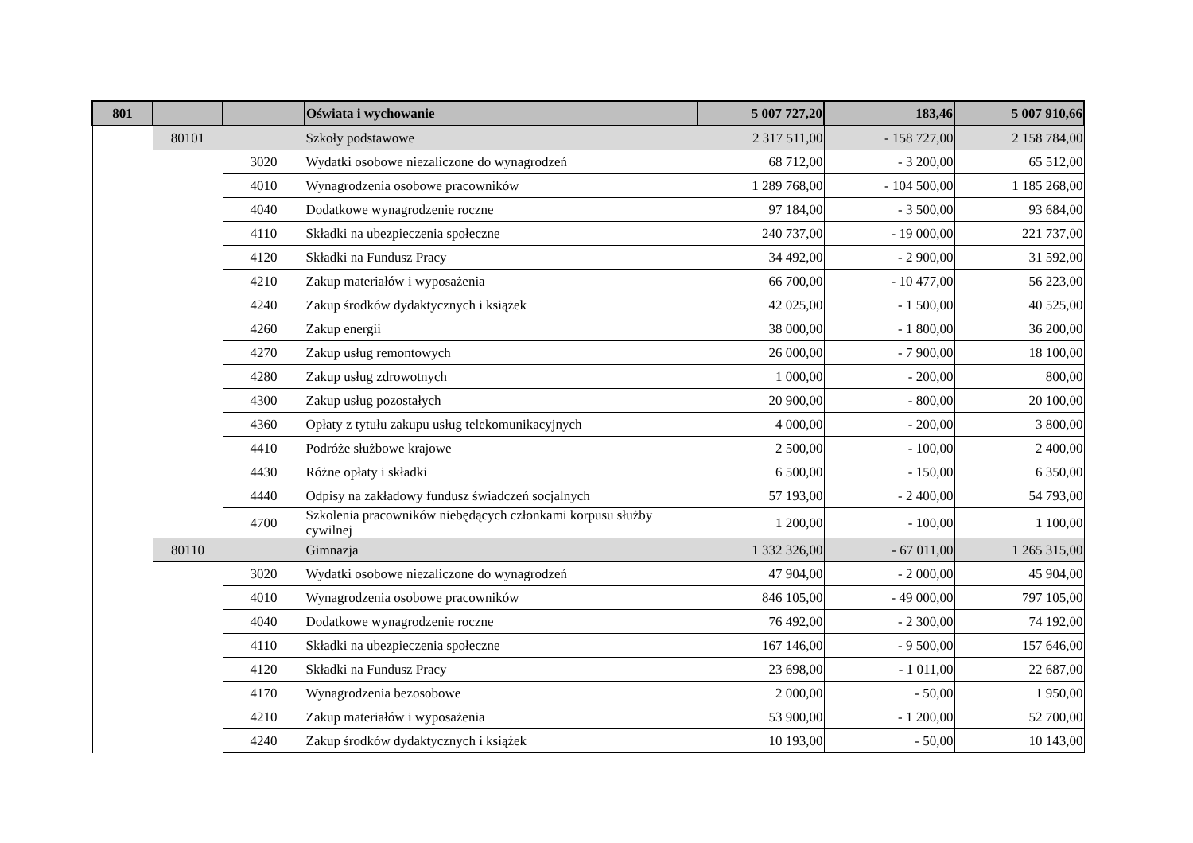| 801 | | | Oświata i wychowanie | 5 007 727,20 | 183,46 | 5 007 910,66 |
| | 80101 | | Szkoły podstawowe | 2 317 511,00 | - 158 727,00 | 2 158 784,00 |
| | | 3020 | Wydatki osobowe niezaliczone do wynagrodzeń | 68 712,00 | - 3 200,00 | 65 512,00 |
| | | 4010 | Wynagrodzenia osobowe pracowników | 1 289 768,00 | - 104 500,00 | 1 185 268,00 |
| | | 4040 | Dodatkowe wynagrodzenie roczne | 97 184,00 | - 3 500,00 | 93 684,00 |
| | | 4110 | Składki na ubezpieczenia społeczne | 240 737,00 | - 19 000,00 | 221 737,00 |
| | | 4120 | Składki na Fundusz Pracy | 34 492,00 | - 2 900,00 | 31 592,00 |
| | | 4210 | Zakup materiałów i wyposażenia | 66 700,00 | - 10 477,00 | 56 223,00 |
| | | 4240 | Zakup środków dydaktycznych i książek | 42 025,00 | - 1 500,00 | 40 525,00 |
| | | 4260 | Zakup energii | 38 000,00 | - 1 800,00 | 36 200,00 |
| | | 4270 | Zakup usług remontowych | 26 000,00 | - 7 900,00 | 18 100,00 |
| | | 4280 | Zakup usług zdrowotnych | 1 000,00 | - 200,00 | 800,00 |
| | | 4300 | Zakup usług pozostałych | 20 900,00 | - 800,00 | 20 100,00 |
| | | 4360 | Opłaty z tytułu zakupu usług telekomunikacyjnych | 4 000,00 | - 200,00 | 3 800,00 |
| | | 4410 | Podróże służbowe krajowe | 2 500,00 | - 100,00 | 2 400,00 |
| | | 4430 | Różne opłaty i składki | 6 500,00 | - 150,00 | 6 350,00 |
| | | 4440 | Odpisy na zakładowy fundusz świadczeń socjalnych | 57 193,00 | - 2 400,00 | 54 793,00 |
| | | 4700 | Szkolenia pracowników niebędących członkami korpusu służby cywilnej | 1 200,00 | - 100,00 | 1 100,00 |
| | 80110 | | Gimnazja | 1 332 326,00 | - 67 011,00 | 1 265 315,00 |
| | | 3020 | Wydatki osobowe niezaliczone do wynagrodzeń | 47 904,00 | - 2 000,00 | 45 904,00 |
| | | 4010 | Wynagrodzenia osobowe pracowników | 846 105,00 | - 49 000,00 | 797 105,00 |
| | | 4040 | Dodatkowe wynagrodzenie roczne | 76 492,00 | - 2 300,00 | 74 192,00 |
| | | 4110 | Składki na ubezpieczenia społeczne | 167 146,00 | - 9 500,00 | 157 646,00 |
| | | 4120 | Składki na Fundusz Pracy | 23 698,00 | - 1 011,00 | 22 687,00 |
| | | 4170 | Wynagrodzenia bezosobowe | 2 000,00 | - 50,00 | 1 950,00 |
| | | 4210 | Zakup materiałów i wyposażenia | 53 900,00 | - 1 200,00 | 52 700,00 |
| | | 4240 | Zakup środków dydaktycznych i książek | 10 193,00 | - 50,00 | 10 143,00 |